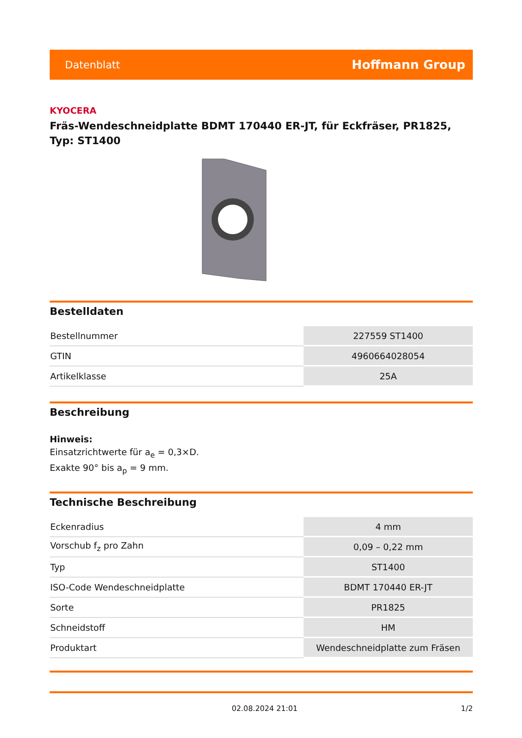Datenblatt Hoffmann Group
KYOCERA
Fräs-Wendeschneidplatte BDMT 170440 ER-JT, für Eckfräser, PR1825, Typ: ST1400
Bestelldaten
| Bestellnummer | 227559 ST1400 |
| GTIN | 4960664028054 |
| Artikelklasse | 25A |
Beschreibung
Hinweis:
Einsatzrichtwerte für a<sub>e</sub> = 0,3×D.
Exakte 90° bis a<sub>p</sub> = 9 mm.
Technische Beschreibung
| Eckenradius | 4 mm |
| Vorschub f<sub>z</sub> pro Zahn | 0,09 – 0,22 mm |
| Typ | ST1400 |
| ISO-Code Wendeschneidplatte | BDMT 170440 ER-JT |
| Sorte | PR1825 |
| Schneidstoff | HM |
| Produktart | Wendeschneidplatte zum Fräsen |
02.08.2024 21:01 1/2